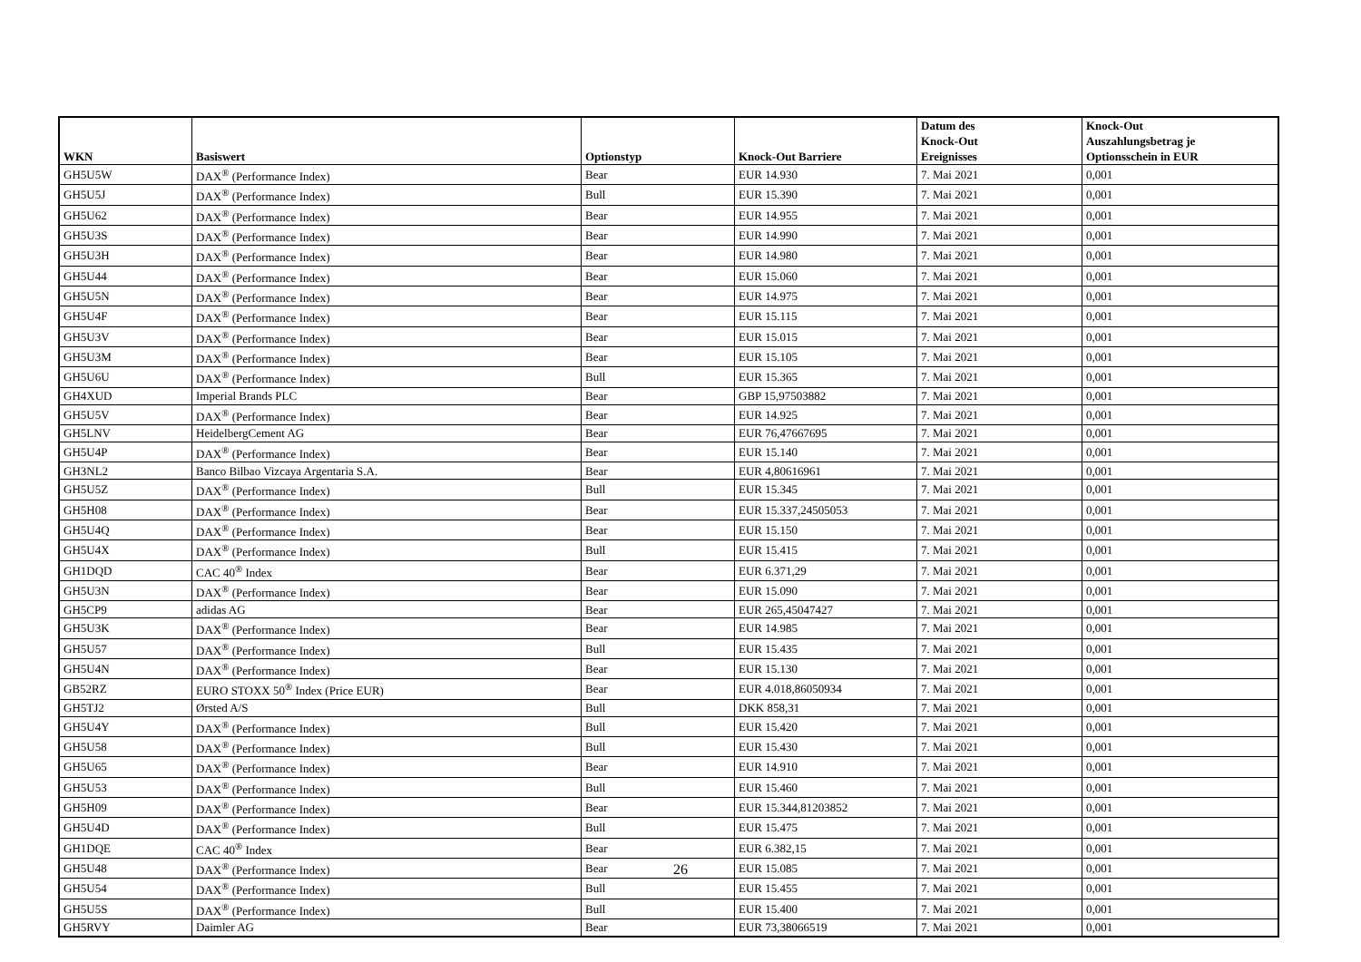| WKN | Basiswert | Optionstyp | Knock-Out Barriere | Datum des Knock-Out Ereignisses | Knock-Out Auszahlungsbetrag je Optionsschein in EUR |
| --- | --- | --- | --- | --- | --- |
| GH5U5W | DAX<sup>®</sup> (Performance Index) | Bear | EUR 14.930 | 7. Mai 2021 | 0,001 |
| GH5U5J | DAX<sup>®</sup> (Performance Index) | Bull | EUR 15.390 | 7. Mai 2021 | 0,001 |
| GH5U62 | DAX<sup>®</sup> (Performance Index) | Bear | EUR 14.955 | 7. Mai 2021 | 0,001 |
| GH5U3S | DAX<sup>®</sup> (Performance Index) | Bear | EUR 14.990 | 7. Mai 2021 | 0,001 |
| GH5U3H | DAX<sup>®</sup> (Performance Index) | Bear | EUR 14.980 | 7. Mai 2021 | 0,001 |
| GH5U44 | DAX<sup>®</sup> (Performance Index) | Bear | EUR 15.060 | 7. Mai 2021 | 0,001 |
| GH5U5N | DAX<sup>®</sup> (Performance Index) | Bear | EUR 14.975 | 7. Mai 2021 | 0,001 |
| GH5U4F | DAX<sup>®</sup> (Performance Index) | Bear | EUR 15.115 | 7. Mai 2021 | 0,001 |
| GH5U3V | DAX<sup>®</sup> (Performance Index) | Bear | EUR 15.015 | 7. Mai 2021 | 0,001 |
| GH5U3M | DAX<sup>®</sup> (Performance Index) | Bear | EUR 15.105 | 7. Mai 2021 | 0,001 |
| GH5U6U | DAX<sup>®</sup> (Performance Index) | Bull | EUR 15.365 | 7. Mai 2021 | 0,001 |
| GH4XUD | Imperial Brands PLC | Bear | GBP 15,97503882 | 7. Mai 2021 | 0,001 |
| GH5U5V | DAX<sup>®</sup> (Performance Index) | Bear | EUR 14.925 | 7. Mai 2021 | 0,001 |
| GH5LNV | HeidelbergCement AG | Bear | EUR 76,47667695 | 7. Mai 2021 | 0,001 |
| GH5U4P | DAX<sup>®</sup> (Performance Index) | Bear | EUR 15.140 | 7. Mai 2021 | 0,001 |
| GH3NL2 | Banco Bilbao Vizcaya Argentaria S.A. | Bear | EUR 4,80616961 | 7. Mai 2021 | 0,001 |
| GH5U5Z | DAX<sup>®</sup> (Performance Index) | Bull | EUR 15.345 | 7. Mai 2021 | 0,001 |
| GH5H08 | DAX<sup>®</sup> (Performance Index) | Bear | EUR 15.337,24505053 | 7. Mai 2021 | 0,001 |
| GH5U4Q | DAX<sup>®</sup> (Performance Index) | Bear | EUR 15.150 | 7. Mai 2021 | 0,001 |
| GH5U4X | DAX<sup>®</sup> (Performance Index) | Bull | EUR 15.415 | 7. Mai 2021 | 0,001 |
| GH1DQD | CAC 40<sup>®</sup> Index | Bear | EUR 6.371,29 | 7. Mai 2021 | 0,001 |
| GH5U3N | DAX<sup>®</sup> (Performance Index) | Bear | EUR 15.090 | 7. Mai 2021 | 0,001 |
| GH5CP9 | adidas AG | Bear | EUR 265,45047427 | 7. Mai 2021 | 0,001 |
| GH5U3K | DAX<sup>®</sup> (Performance Index) | Bear | EUR 14.985 | 7. Mai 2021 | 0,001 |
| GH5U57 | DAX<sup>®</sup> (Performance Index) | Bull | EUR 15.435 | 7. Mai 2021 | 0,001 |
| GH5U4N | DAX<sup>®</sup> (Performance Index) | Bear | EUR 15.130 | 7. Mai 2021 | 0,001 |
| GB52RZ | EURO STOXX 50<sup>®</sup> Index (Price EUR) | Bear | EUR 4.018,86050934 | 7. Mai 2021 | 0,001 |
| GH5TJ2 | Ørsted A/S | Bull | DKK 858,31 | 7. Mai 2021 | 0,001 |
| GH5U4Y | DAX<sup>®</sup> (Performance Index) | Bull | EUR 15.420 | 7. Mai 2021 | 0,001 |
| GH5U58 | DAX<sup>®</sup> (Performance Index) | Bull | EUR 15.430 | 7. Mai 2021 | 0,001 |
| GH5U65 | DAX<sup>®</sup> (Performance Index) | Bear | EUR 14.910 | 7. Mai 2021 | 0,001 |
| GH5U53 | DAX<sup>®</sup> (Performance Index) | Bull | EUR 15.460 | 7. Mai 2021 | 0,001 |
| GH5H09 | DAX<sup>®</sup> (Performance Index) | Bear | EUR 15.344,81203852 | 7. Mai 2021 | 0,001 |
| GH5U4D | DAX<sup>®</sup> (Performance Index) | Bull | EUR 15.475 | 7. Mai 2021 | 0,001 |
| GH1DQE | CAC 40<sup>®</sup> Index | Bear | EUR 6.382,15 | 7. Mai 2021 | 0,001 |
| GH5U48 | DAX<sup>®</sup> (Performance Index) | Bear | EUR 15.085 | 7. Mai 2021 | 0,001 |
| GH5U54 | DAX<sup>®</sup> (Performance Index) | Bull | EUR 15.455 | 7. Mai 2021 | 0,001 |
| GH5U5S | DAX<sup>®</sup> (Performance Index) | Bull | EUR 15.400 | 7. Mai 2021 | 0,001 |
| GH5RVY | Daimler AG | Bear | EUR 73,38066519 | 7. Mai 2021 | 0,001 |
26